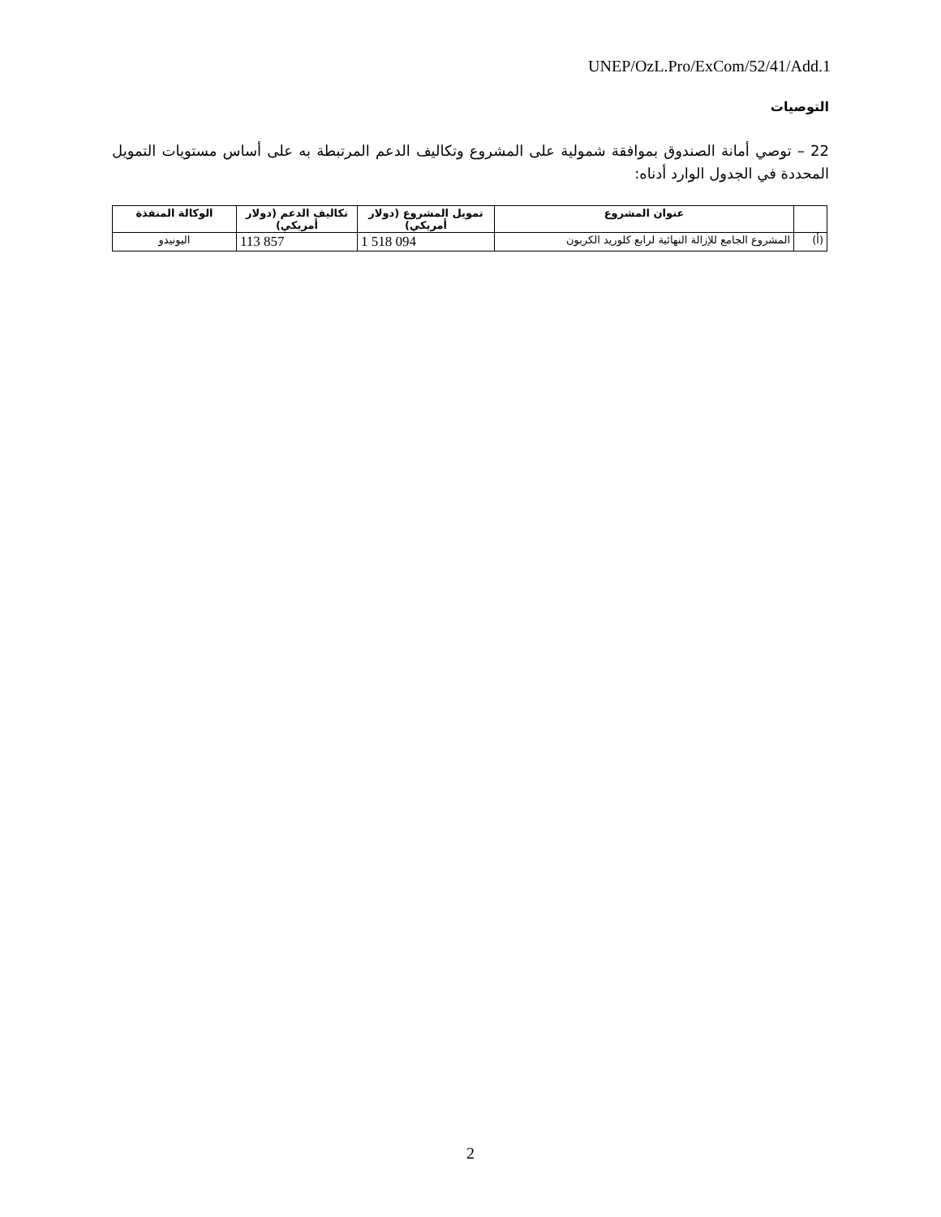UNEP/OzL.Pro/ExCom/52/41/Add.1
التوصيات
22 – توصي أمانة الصندوق بموافقة شمولية على المشروع وتكاليف الدعم المرتبطة به على أساس مستويات التمويل المحددة في الجدول الوارد أدناه:
| | عنوان المشروع | تمويل المشروع (دولار أمريكي) | تكاليف الدعم (دولار أمريكي) | الوكالة المنفذة |
| --- | --- | --- | --- | --- |
| (أ) | المشروع الجامع للإزالة النهائية لرابع كلوريد الكربون | 1 518 094 | 113 857 | اليونيدو |
2